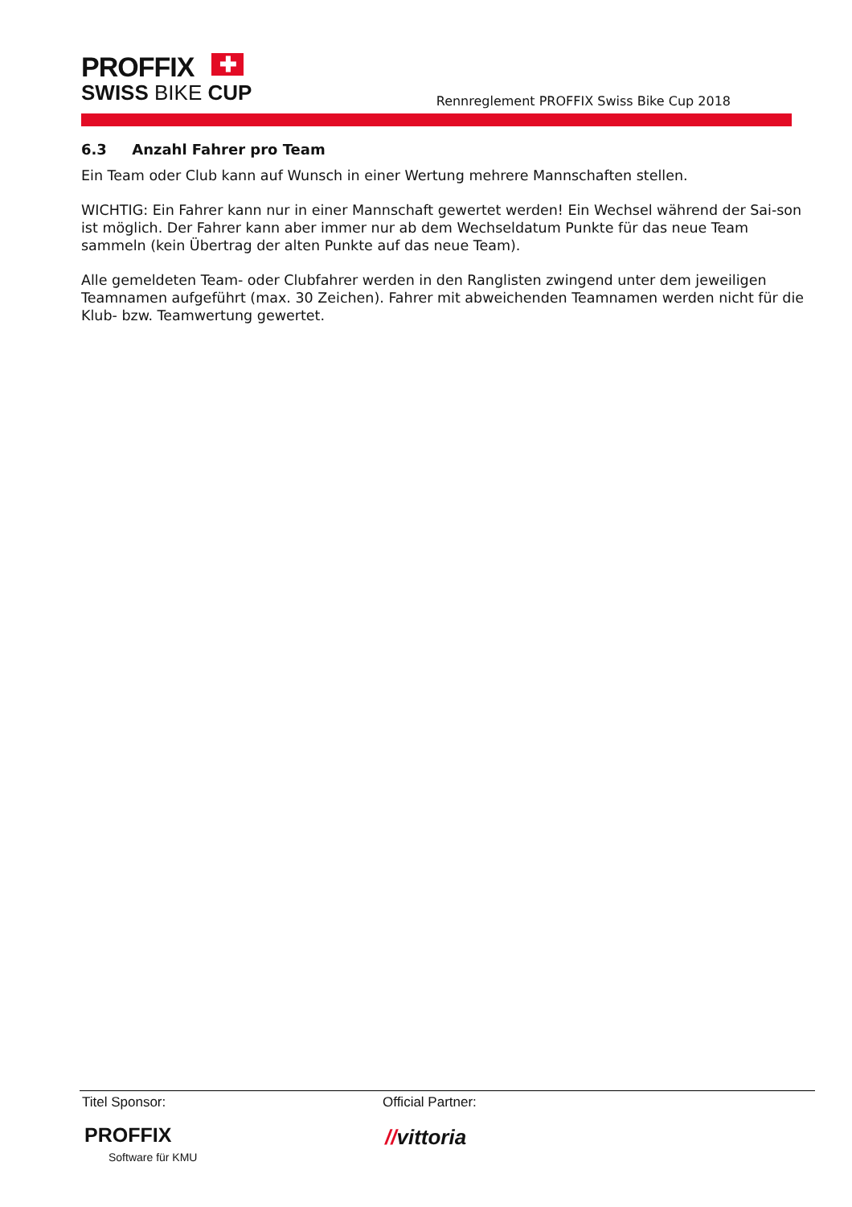PROFFIX ✚
SWISS BIKE CUP
Rennreglement PROFFIX Swiss Bike Cup 2018
6.3 Anzahl Fahrer pro Team
Ein Team oder Club kann auf Wunsch in einer Wertung mehrere Mannschaften stellen.
WICHTIG: Ein Fahrer kann nur in einer Mannschaft gewertet werden! Ein Wechsel während der Sai-son ist möglich. Der Fahrer kann aber immer nur ab dem Wechseldatum Punkte für das neue Team sammeln (kein Übertrag der alten Punkte auf das neue Team).
Alle gemeldeten Team- oder Clubfahrer werden in den Ranglisten zwingend unter dem jeweiligen Teamnamen aufgeführt (max. 30 Zeichen). Fahrer mit abweichenden Teamnamen werden nicht für die Klub- bzw. Teamwertung gewertet.
Titel Sponsor:
PROFFIX
Software für KMU
Official Partner:
//vittoria